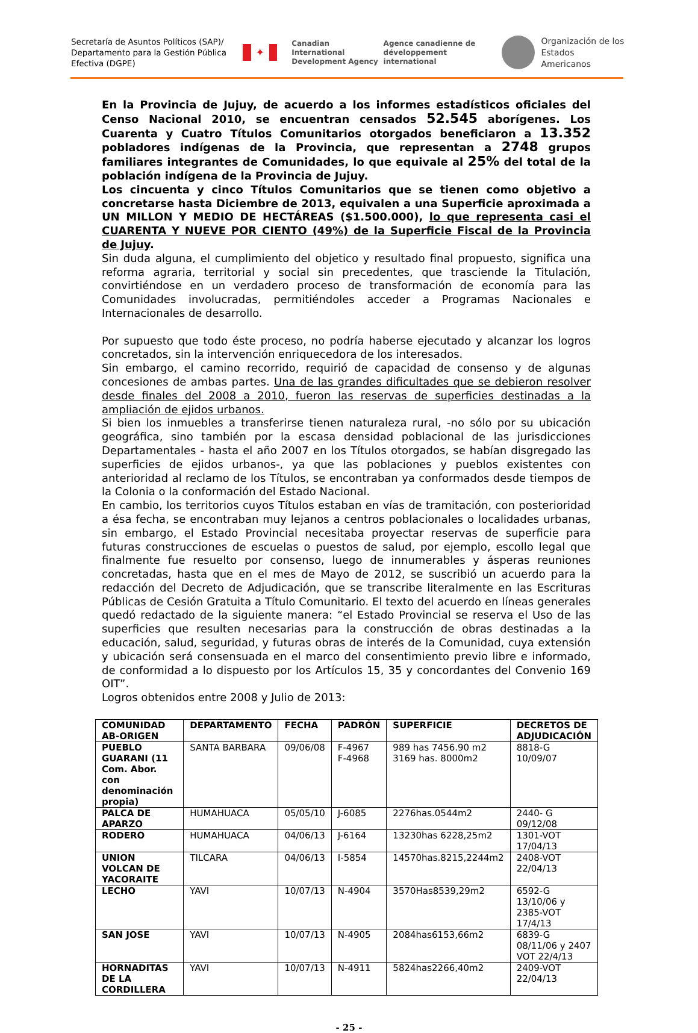Secretaría de Asuntos Políticos (SAP)/ Departamento para la Gestión Pública Efectiva (DGPE)
✦
Canadian International Development Agency
Agence canadienne de développement international
Organización de los
Estados Americanos
En la Provincia de Jujuy, de acuerdo a los informes estadísticos oficiales del Censo Nacional 2010, se encuentran censados 52.545 aborígenes. Los Cuarenta y Cuatro Títulos Comunitarios otorgados beneficiaron a 13.352 pobladores indígenas de la Provincia, que representan a 2748 grupos familiares integrantes de Comunidades, lo que equivale al 25% del total de la población indígena de la Provincia de Jujuy.
Los cincuenta y cinco Títulos Comunitarios que se tienen como objetivo a concretarse hasta Diciembre de 2013, equivalen a una Superficie aproximada a UN MILLON Y MEDIO DE HECTÁREAS ($1.500.000), lo que representa casi el CUARENTA Y NUEVE POR CIENTO (49%) de la Superficie Fiscal de la Provincia de Jujuy.
Sin duda alguna, el cumplimiento del objetico y resultado final propuesto, significa una reforma agraria, territorial y social sin precedentes, que trasciende la Titulación, convirtiéndose en un verdadero proceso de transformación de economía para las Comunidades involucradas, permitiéndoles acceder a Programas Nacionales e Internacionales de desarrollo.
Por supuesto que todo éste proceso, no podría haberse ejecutado y alcanzar los logros concretados, sin la intervención enriquecedora de los interesados.
Sin embargo, el camino recorrido, requirió de capacidad de consenso y de algunas concesiones de ambas partes. Una de las grandes dificultades que se debieron resolver desde finales del 2008 a 2010, fueron las reservas de superficies destinadas a la ampliación de ejidos urbanos.
Si bien los inmuebles a transferirse tienen naturaleza rural, -no sólo por su ubicación geográfica, sino también por la escasa densidad poblacional de las jurisdicciones Departamentales - hasta el año 2007 en los Títulos otorgados, se habían disgregado las superficies de ejidos urbanos-, ya que las poblaciones y pueblos existentes con anterioridad al reclamo de los Títulos, se encontraban ya conformados desde tiempos de la Colonia o la conformación del Estado Nacional.
En cambio, los territorios cuyos Títulos estaban en vías de tramitación, con posterioridad a ésa fecha, se encontraban muy lejanos a centros poblacionales o localidades urbanas, sin embargo, el Estado Provincial necesitaba proyectar reservas de superficie para futuras construcciones de escuelas o puestos de salud, por ejemplo, escollo legal que finalmente fue resuelto por consenso, luego de innumerables y ásperas reuniones concretadas, hasta que en el mes de Mayo de 2012, se suscribió un acuerdo para la redacción del Decreto de Adjudicación, que se transcribe literalmente en las Escrituras Públicas de Cesión Gratuita a Título Comunitario. El texto del acuerdo en líneas generales quedó redactado de la siguiente manera: “el Estado Provincial se reserva el Uso de las superficies que resulten necesarias para la construcción de obras destinadas a la educación, salud, seguridad, y futuras obras de interés de la Comunidad, cuya extensión y ubicación será consensuada en el marco del consentimiento previo libre e informado, de conformidad a lo dispuesto por los Artículos 15, 35 y concordantes del Convenio 169 OIT”.
Logros obtenidos entre 2008 y Julio de 2013:
| COMUNIDAD AB-ORIGEN | DEPARTAMENTO | FECHA | PADRÓN | SUPERFICIE | DECRETOS DE ADJUDICACIÓN |
| --- | --- | --- | --- | --- | --- |
| PUEBLO GUARANI (11 Com. Abor. con denominación propia) | SANTA BARBARA | 09/06/08 | F-4967 F-4968 | 989 has 7456.90 m2 3169 has. 8000m2 | 8818-G 10/09/07 |
| PALCA DE APARZO | HUMAHUACA | 05/05/10 | J-6085 | 2276has.0544m2 | 2440- G 09/12/08 |
| RODERO | HUMAHUACA | 04/06/13 | J-6164 | 13230has 6228,25m2 | 1301-VOT 17/04/13 |
| UNION VOLCAN DE YACORAITE | TILCARA | 04/06/13 | I-5854 | 14570has.8215,2244m2 | 2408-VOT 22/04/13 |
| LECHO | YAVI | 10/07/13 | N-4904 | 3570Has8539,29m2 | 6592-G 13/10/06 y 2385-VOT 17/4/13 |
| SAN JOSE | YAVI | 10/07/13 | N-4905 | 2084has6153,66m2 | 6839-G 08/11/06 y 2407 VOT 22/4/13 |
| HORNADITAS DE LA CORDILLERA | YAVI | 10/07/13 | N-4911 | 5824has2266,40m2 | 2409-VOT 22/04/13 |
- 25 -